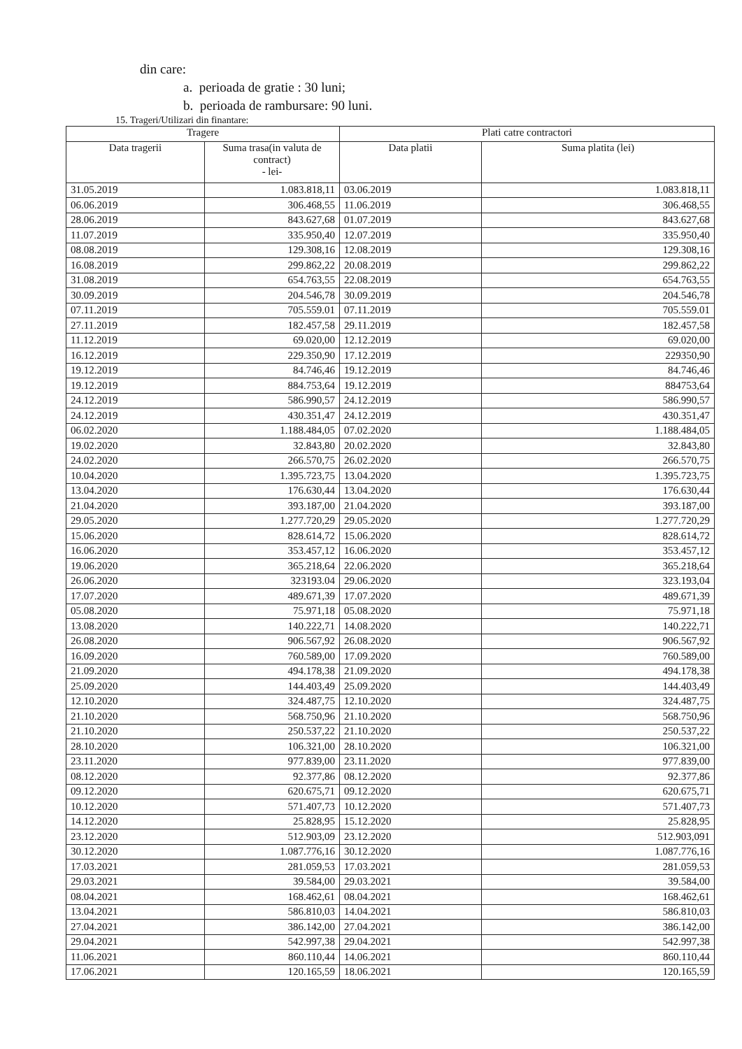din care:
a. perioada de gratie : 30 luni;
b. perioada de rambursare: 90 luni.
15. Trageri/Utilizari din finantare:
| Tragere | | Plati catre contractori | |
| --- | --- | --- | --- |
| Data tragerii | Suma trasa(in valuta de contract) - lei- | Data platii | Suma platita (lei) |
| 31.05.2019 | 1.083.818,11 | 03.06.2019 | 1.083.818,11 |
| 06.06.2019 | 306.468,55 | 11.06.2019 | 306.468,55 |
| 28.06.2019 | 843.627,68 | 01.07.2019 | 843.627,68 |
| 11.07.2019 | 335.950,40 | 12.07.2019 | 335.950,40 |
| 08.08.2019 | 129.308,16 | 12.08.2019 | 129.308,16 |
| 16.08.2019 | 299.862,22 | 20.08.2019 | 299.862,22 |
| 31.08.2019 | 654.763,55 | 22.08.2019 | 654.763,55 |
| 30.09.2019 | 204.546,78 | 30.09.2019 | 204.546,78 |
| 07.11.2019 | 705.559.01 | 07.11.2019 | 705.559.01 |
| 27.11.2019 | 182.457,58 | 29.11.2019 | 182.457,58 |
| 11.12.2019 | 69.020,00 | 12.12.2019 | 69.020,00 |
| 16.12.2019 | 229.350,90 | 17.12.2019 | 229350,90 |
| 19.12.2019 | 84.746,46 | 19.12.2019 | 84.746,46 |
| 19.12.2019 | 884.753,64 | 19.12.2019 | 884753,64 |
| 24.12.2019 | 586.990,57 | 24.12.2019 | 586.990,57 |
| 24.12.2019 | 430.351,47 | 24.12.2019 | 430.351,47 |
| 06.02.2020 | 1.188.484,05 | 07.02.2020 | 1.188.484,05 |
| 19.02.2020 | 32.843,80 | 20.02.2020 | 32.843,80 |
| 24.02.2020 | 266.570,75 | 26.02.2020 | 266.570,75 |
| 10.04.2020 | 1.395.723,75 | 13.04.2020 | 1.395.723,75 |
| 13.04.2020 | 176.630,44 | 13.04.2020 | 176.630,44 |
| 21.04.2020 | 393.187,00 | 21.04.2020 | 393.187,00 |
| 29.05.2020 | 1.277.720,29 | 29.05.2020 | 1.277.720,29 |
| 15.06.2020 | 828.614,72 | 15.06.2020 | 828.614,72 |
| 16.06.2020 | 353.457,12 | 16.06.2020 | 353.457,12 |
| 19.06.2020 | 365.218,64 | 22.06.2020 | 365.218,64 |
| 26.06.2020 | 323193.04 | 29.06.2020 | 323.193,04 |
| 17.07.2020 | 489.671,39 | 17.07.2020 | 489.671,39 |
| 05.08.2020 | 75.971,18 | 05.08.2020 | 75.971,18 |
| 13.08.2020 | 140.222,71 | 14.08.2020 | 140.222,71 |
| 26.08.2020 | 906.567,92 | 26.08.2020 | 906.567,92 |
| 16.09.2020 | 760.589,00 | 17.09.2020 | 760.589,00 |
| 21.09.2020 | 494.178,38 | 21.09.2020 | 494.178,38 |
| 25.09.2020 | 144.403,49 | 25.09.2020 | 144.403,49 |
| 12.10.2020 | 324.487,75 | 12.10.2020 | 324.487,75 |
| 21.10.2020 | 568.750,96 | 21.10.2020 | 568.750,96 |
| 21.10.2020 | 250.537,22 | 21.10.2020 | 250.537,22 |
| 28.10.2020 | 106.321,00 | 28.10.2020 | 106.321,00 |
| 23.11.2020 | 977.839,00 | 23.11.2020 | 977.839,00 |
| 08.12.2020 | 92.377,86 | 08.12.2020 | 92.377,86 |
| 09.12.2020 | 620.675,71 | 09.12.2020 | 620.675,71 |
| 10.12.2020 | 571.407,73 | 10.12.2020 | 571.407,73 |
| 14.12.2020 | 25.828,95 | 15.12.2020 | 25.828,95 |
| 23.12.2020 | 512.903,09 | 23.12.2020 | 512.903,091 |
| 30.12.2020 | 1.087.776,16 | 30.12.2020 | 1.087.776,16 |
| 17.03.2021 | 281.059,53 | 17.03.2021 | 281.059,53 |
| 29.03.2021 | 39.584,00 | 29.03.2021 | 39.584,00 |
| 08.04.2021 | 168.462,61 | 08.04.2021 | 168.462,61 |
| 13.04.2021 | 586.810,03 | 14.04.2021 | 586.810,03 |
| 27.04.2021 | 386.142,00 | 27.04.2021 | 386.142,00 |
| 29.04.2021 | 542.997,38 | 29.04.2021 | 542.997,38 |
| 11.06.2021 | 860.110,44 | 14.06.2021 | 860.110,44 |
| 17.06.2021 | 120.165,59 | 18.06.2021 | 120.165,59 |